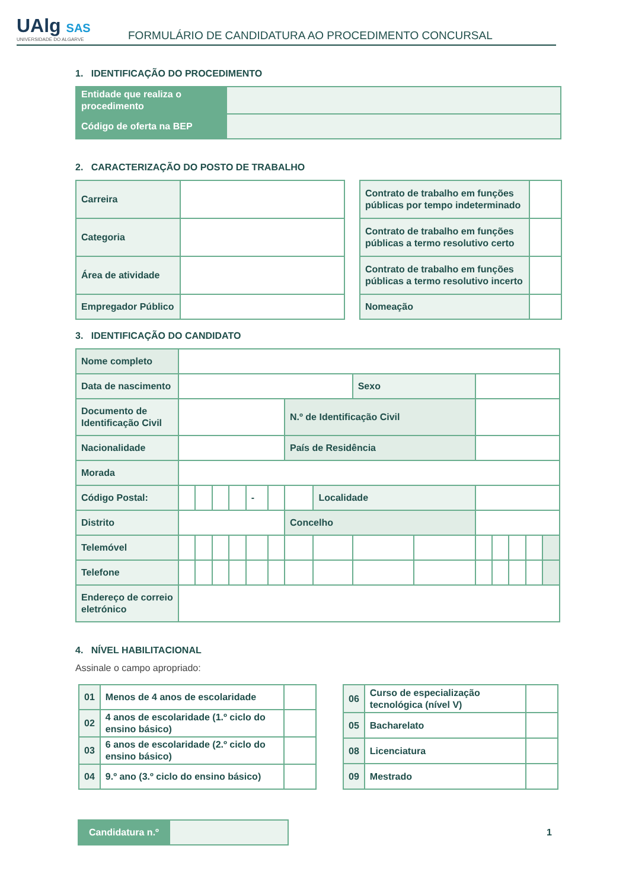UAlg SAS
UNIVERSIDADE DO ALGARVE
FORMULÁRIO DE CANDIDATURA AO PROCEDIMENTO CONCURSAL
1. IDENTIFICAÇÃO DO PROCEDIMENTO
| Entidade que realiza o procedimento | |
| Código de oferta na BEP | |
2. CARACTERIZAÇÃO DO POSTO DE TRABALHO
| Carreira | |
| Categoria | |
| Área de atividade | |
| Empregador Público | |
| Contrato de trabalho em funções públicas por tempo indeterminado | |
| Contrato de trabalho em funções públicas a termo resolutivo certo | |
| Contrato de trabalho em funções públicas a termo resolutivo incerto | |
| Nomeação | |
3. IDENTIFICAÇÃO DO CANDIDATO
| Nome completo | | | | | | | | | | | | | | | |
| Data de nascimento | | | | | | | | | Sexo | | | | | | |
| Documento de Identificação Civil | | | | | | | N.º de Identificação Civil | | | | | | | | |
| Nacionalidade | | | | | | | País de Residência | | | | | | | | |
| Morada | | | | | | | | | | | | | | | |
| Código Postal: | | | | | - | | | Localidade | | | | | | | |
| Distrito | | | | | | | Concelho | | | | | | | | |
| Telemóvel | | | | | | | | | | | | | | | |
| Telefone | | | | | | | | | | | | | | | |
| Endereço de correio eletrónico | | | | | | | | | | | | | | | |
4. NÍVEL HABILITACIONAL
Assinale o campo apropriado:
| 01 | Menos de 4 anos de escolaridade | |
| 02 | 4 anos de escolaridade (1.º ciclo do ensino básico) | |
| 03 | 6 anos de escolaridade (2.º ciclo do ensino básico) | |
| 04 | 9.º ano (3.º ciclo do ensino básico) | |
| 06 | Curso de especialização tecnológica (nível V) | |
| 05 | Bacharelato | |
| 08 | Licenciatura | |
| 09 | Mestrado | |
| Candidatura n.º | |
1